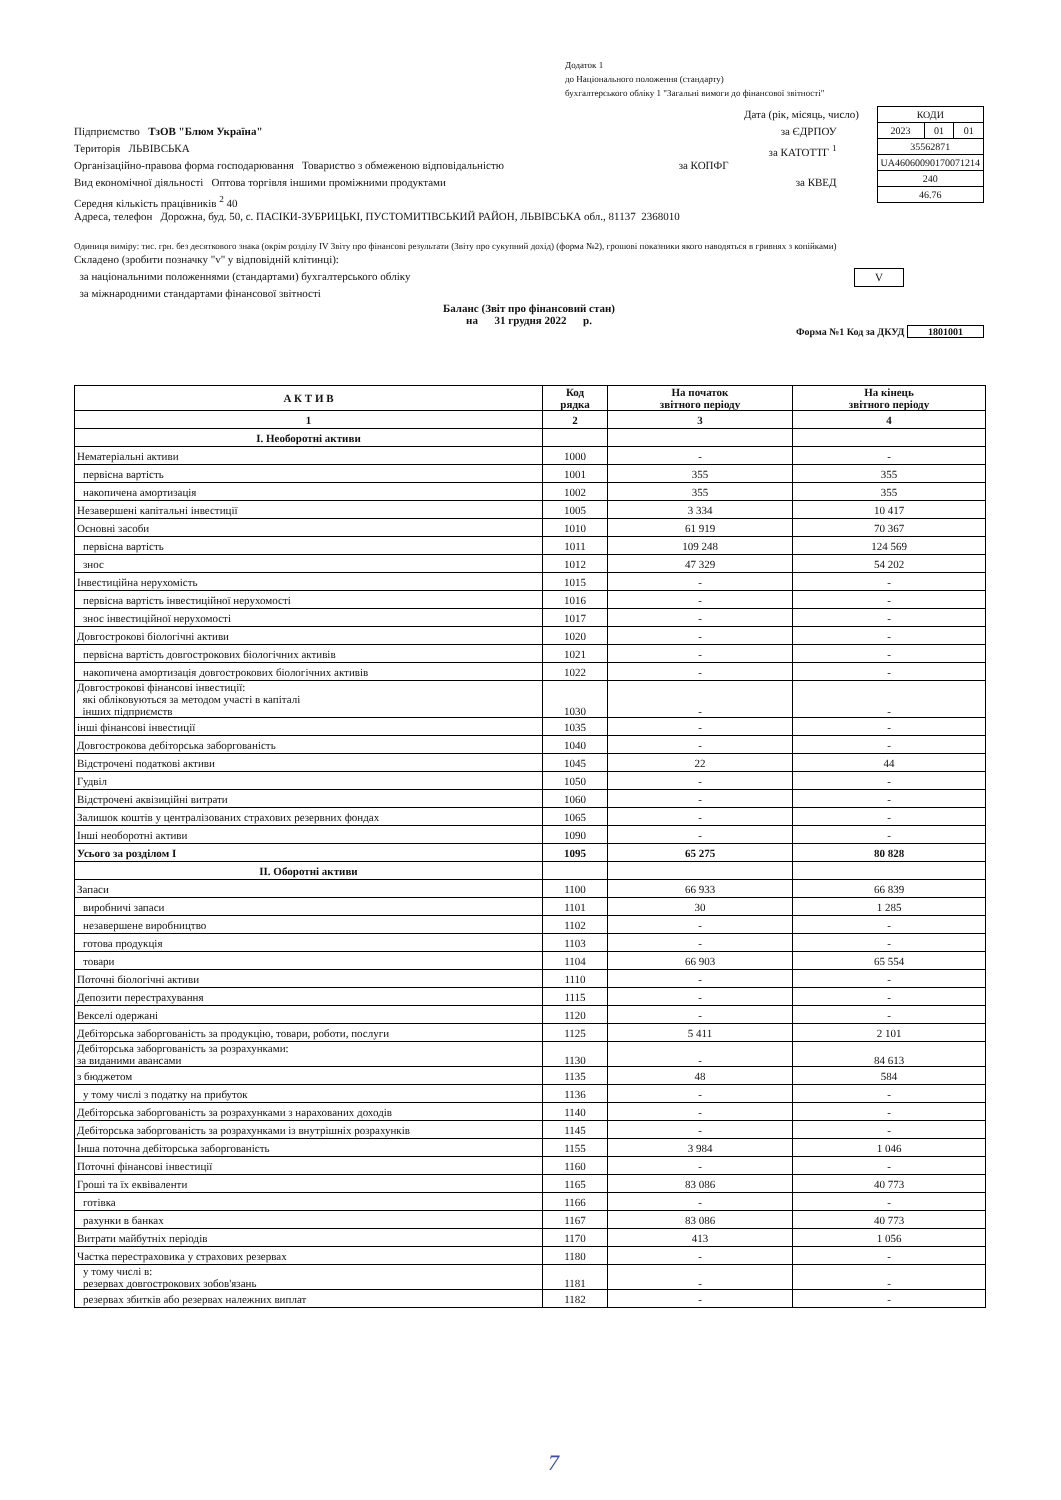Додаток 1
до Національного положення (стандарту)
бухгалтерського обліку 1 "Загальні вимоги до фінансової звітності"
| КОДИ | | |
| 2023 | 01 | 01 |
| 35562871 | | |
| UA46060090170071214 | | |
| 240 | | |
| 46.76 | | |
Дата (рік, місяць, число)
Підприємство ТзОВ "Блюм Україна" за ЄДРПОУ
Територія ЛЬВІВСЬКА за КАТОТТГ <sup>1</sup>
Організаційно-правова форма господарювання Товариство з обмеженою відповідальністю за КОПФГ
Вид економічної діяльності Оптова торгівля іншими проміжними продуктами за КВЕД
Середня кількість працівників <sup>2</sup> 40
Адреса, телефон Дорожна, буд. 50, с. ПАСІКИ-ЗУБРИЦЬКІ, ПУСТОМИТІВСЬКИЙ РАЙОН, ЛЬВІВСЬКА обл., 81137 2368010
Одиниця виміру: тис. грн. без десяткового знака (окрім розділу IV Звіту про фінансові результати (Звіту про сукупний дохід) (форма №2), грошові показники якого наводяться в гривнях з копійками)
Складено (зробити позначку "v" у відповідній клітинці):
за національними положеннями (стандартами) бухгалтерського обліку V
за міжнародними стандартами фінансової звітності
Баланс (Звіт про фінансовий стан)
на 31 грудня 2022 р.
Форма №1 Код за ДКУД 1801001
| А К Т И В | Код рядка | На початок звітного періоду | На кінець звітного періоду |
| --- | --- | --- | --- |
| 1 | 2 | 3 | 4 |
| І. Необоротні активи | | | |
| Нематеріальні активи | 1000 | - | - |
| первісна вартість | 1001 | 355 | 355 |
| накопичена амортизація | 1002 | 355 | 355 |
| Незавершені капітальні інвестиції | 1005 | 3 334 | 10 417 |
| Основні засоби | 1010 | 61 919 | 70 367 |
| первісна вартість | 1011 | 109 248 | 124 569 |
| знос | 1012 | 47 329 | 54 202 |
| Інвестиційна нерухомість | 1015 | - | - |
| первісна вартість інвестиційної нерухомості | 1016 | - | - |
| знос інвестиційної нерухомості | 1017 | - | - |
| Довгострокові біологічні активи | 1020 | - | - |
| первісна вартість довгострокових біологічних активів | 1021 | - | - |
| накопичена амортизація довгострокових біологічних активів | 1022 | - | - |
| Довгострокові фінансові інвестиції: які обліковуються за методом участі в капіталі інших підприємств | 1030 | - | - |
| інші фінансові інвестиції | 1035 | - | - |
| Довгострокова дебіторська заборгованість | 1040 | - | - |
| Відстрочені податкові активи | 1045 | 22 | 44 |
| Гудвіл | 1050 | - | - |
| Відстрочені аквізиційні витрати | 1060 | - | - |
| Залишок коштів у централізованих страхових резервних фондах | 1065 | - | - |
| Інші необоротні активи | 1090 | - | - |
| Усього за розділом I | 1095 | 65 275 | 80 828 |
| II. Оборотні активи | | | |
| Запаси | 1100 | 66 933 | 66 839 |
| виробничі запаси | 1101 | 30 | 1 285 |
| незавершене виробництво | 1102 | - | - |
| готова продукція | 1103 | - | - |
| товари | 1104 | 66 903 | 65 554 |
| Поточні біологічні активи | 1110 | - | - |
| Депозити перестрахування | 1115 | - | - |
| Векселі одержані | 1120 | - | - |
| Дебіторська заборгованість за продукцію, товари, роботи, послуги | 1125 | 5 411 | 2 101 |
| Дебіторська заборгованість за розрахунками: за виданими авансами | 1130 | - | 84 613 |
| з бюджетом | 1135 | 48 | 584 |
| у тому числі з податку на прибуток | 1136 | - | - |
| Дебіторська заборгованість за розрахунками з нарахованих доходів | 1140 | - | - |
| Дебіторська заборгованість за розрахунками із внутрішніх розрахунків | 1145 | - | - |
| Інша поточна дебіторська заборгованість | 1155 | 3 984 | 1 046 |
| Поточні фінансові інвестиції | 1160 | - | - |
| Гроші та їх еквіваленти | 1165 | 83 086 | 40 773 |
| готівка | 1166 | - | - |
| рахунки в банках | 1167 | 83 086 | 40 773 |
| Витрати майбутніх періодів | 1170 | 413 | 1 056 |
| Частка перестраховика у страхових резервах | 1180 | - | - |
| у тому числі в: резервах довгострокових зобов'язань | 1181 | - | - |
| резервах збитків або резервах належних виплат | 1182 | - | - |
7